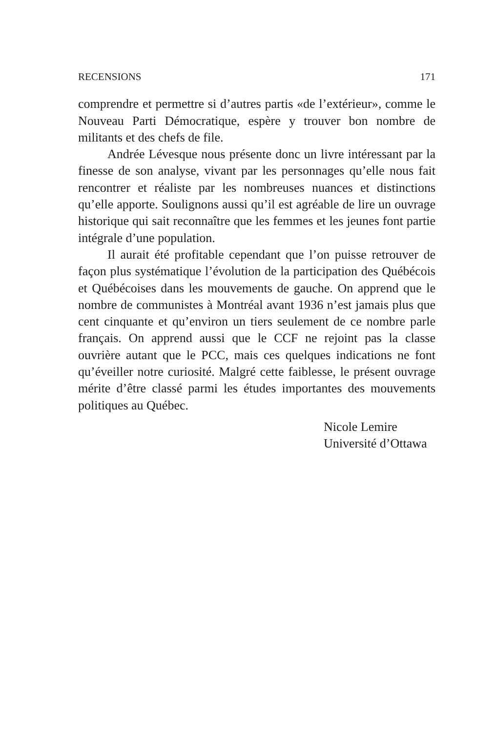RECENSIONS 171
comprendre et permettre si d’autres partis «de l’extérieur», comme le Nouveau Parti Démocratique, espère y trouver bon nombre de militants et des chefs de file.
Andrée Lévesque nous présente donc un livre intéressant par la finesse de son analyse, vivant par les personnages qu’elle nous fait rencontrer et réaliste par les nombreuses nuances et distinctions qu’elle apporte. Soulignons aussi qu’il est agréable de lire un ouvrage historique qui sait reconnaître que les femmes et les jeunes font partie intégrale d’une population.
Il aurait été profitable cependant que l’on puisse retrouver de façon plus systématique l’évolution de la participation des Québécois et Québécoises dans les mouvements de gauche. On apprend que le nombre de communistes à Montréal avant 1936 n’est jamais plus que cent cinquante et qu’environ un tiers seulement de ce nombre parle français. On apprend aussi que le CCF ne rejoint pas la classe ouvrière autant que le PCC, mais ces quelques indications ne font qu’éveiller notre curiosité. Malgré cette faiblesse, le présent ouvrage mérite d’être classé parmi les études importantes des mouvements politiques au Québec.
Nicole Lemire
Université d’Ottawa